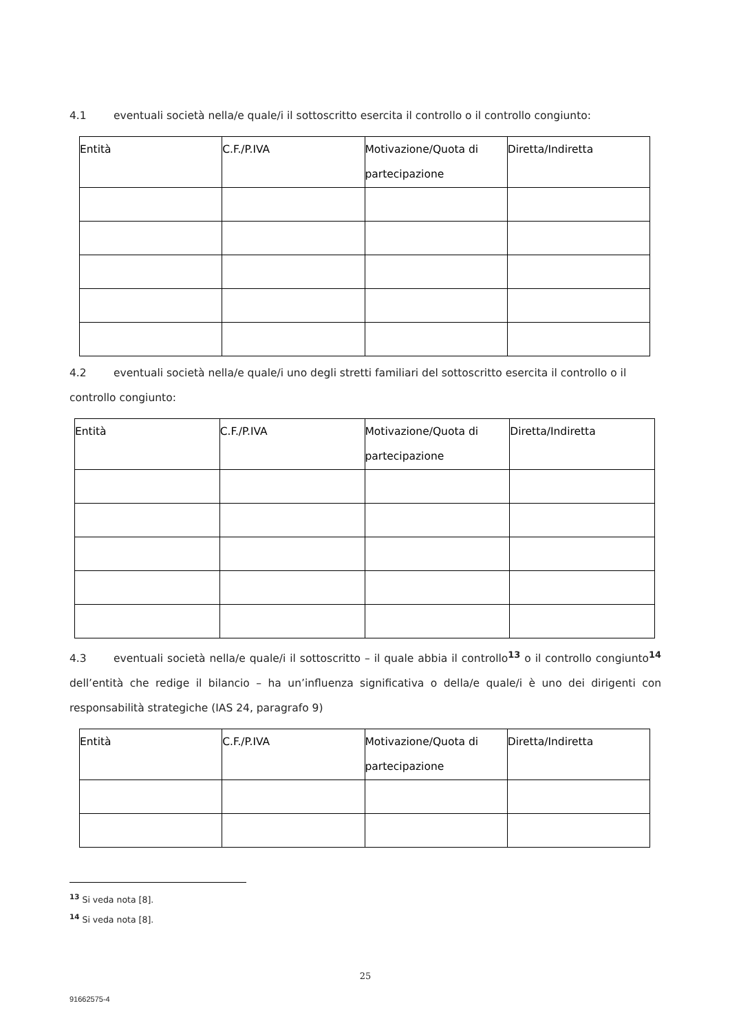4.1 eventuali società nella/e quale/i il sottoscritto esercita il controllo o il controllo congiunto:
| Entità | C.F./P.IVA | Motivazione/Quota di partecipazione | Diretta/Indiretta |
| --- | --- | --- | --- |
4.2 eventuali società nella/e quale/i uno degli stretti familiari del sottoscritto esercita il controllo o il controllo congiunto:
| Entità | C.F./P.IVA | Motivazione/Quota di partecipazione | Diretta/Indiretta |
| --- | --- | --- | --- |
4.3 eventuali società nella/e quale/i il sottoscritto – il quale abbia il controllo<sup>13</sup> o il controllo congiunto<sup>14</sup> dell’entità che redige il bilancio – ha un’influenza significativa o della/e quale/i è uno dei dirigenti con responsabilità strategiche (IAS 24, paragrafo 9)
| Entità | C.F./P.IVA | Motivazione/Quota di partecipazione | Diretta/Indiretta |
| --- | --- | --- | --- |
<sup>13</sup> Si veda nota [8].
<sup>14</sup> Si veda nota [8].
25
91662575-4